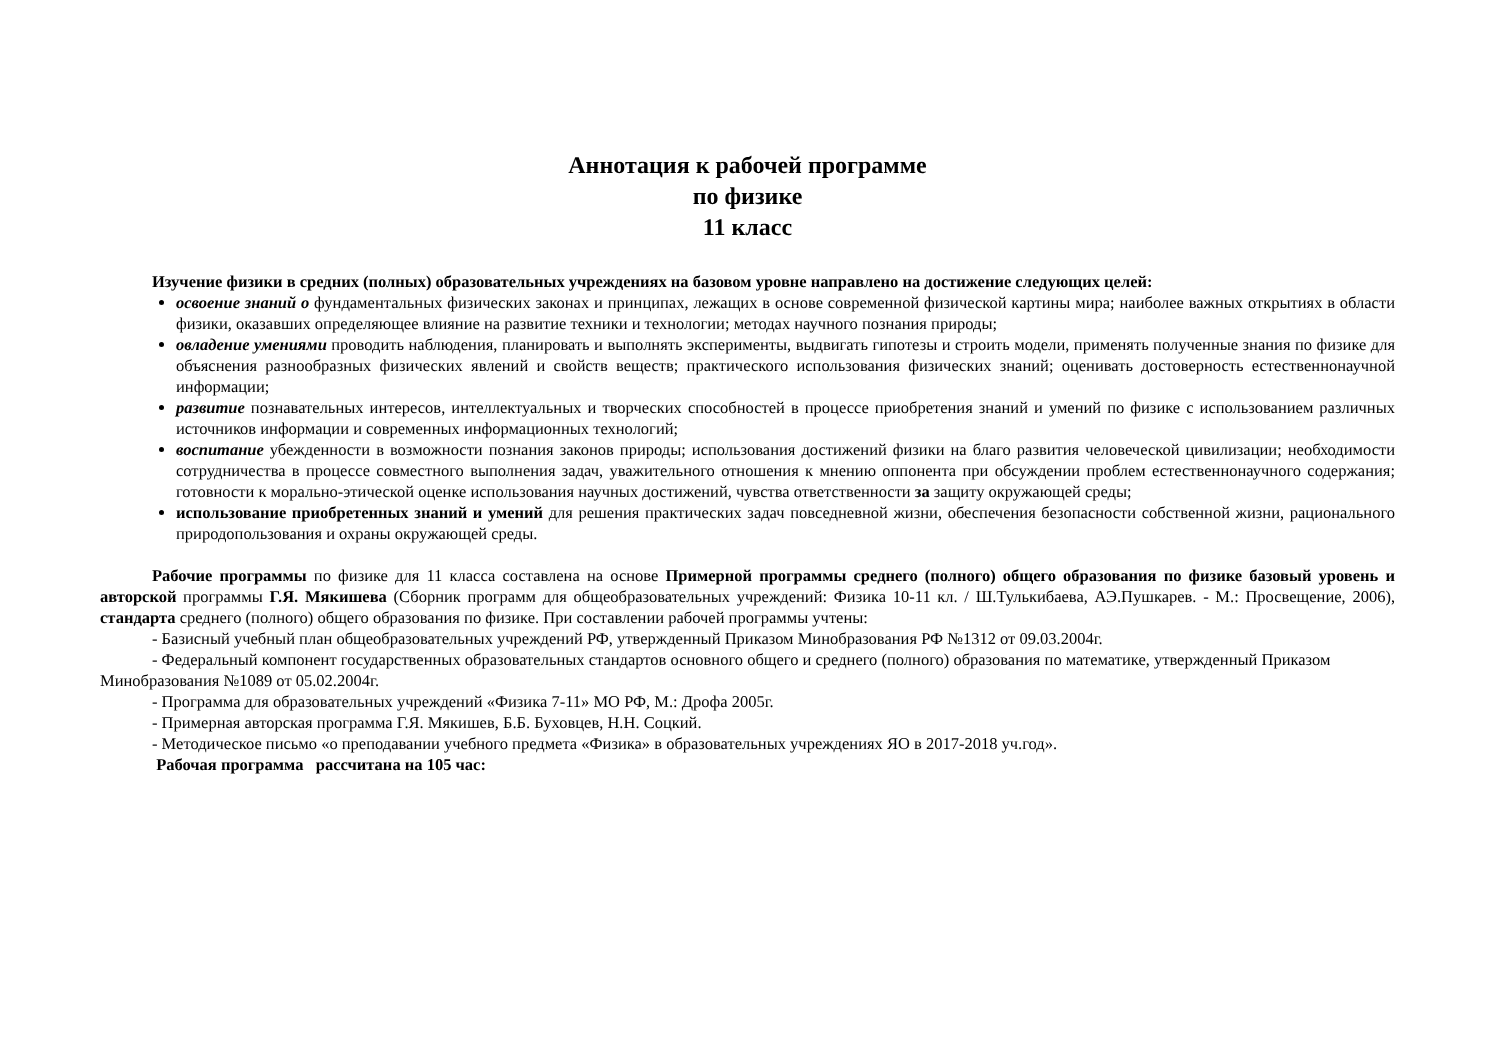Аннотация к рабочей программе
по физике
11 класс
Изучение физики в средних (полных) образовательных учреждениях на базовом уровне направлено на достижение следующих целей:
освоение знаний о фундаментальных физических законах и принципах, лежащих в основе современной физической картины мира; наиболее важных открытиях в области физики, оказавших определяющее влияние на развитие техники и технологии; методах научного познания природы;
овладение умениями проводить наблюдения, планировать и выполнять эксперименты, выдвигать гипотезы и строить модели, применять полученные знания по физике для объяснения разнообразных физических явлений и свойств веществ; практического использования физических знаний; оценивать достоверность естественнонаучной информации;
развитие познавательных интересов, интеллектуальных и творческих способностей в процессе приобретения знаний и умений по физике с использованием различных источников информации и современных информационных технологий;
воспитание убежденности в возможности познания законов природы; использования достижений физики на благо развития человеческой цивилизации; необходимости сотрудничества в процессе совместного выполнения задач, уважительного отношения к мнению оппонента при обсуждении проблем естественнонаучного содержания; готовности к морально-этической оценке использования научных достижений, чувства ответственности за защиту окружающей среды;
использование приобретенных знаний и умений для решения практических задач повседневной жизни, обеспечения безопасности собственной жизни, рационального природопользования и охраны окружающей среды.
Рабочие программы по физике для 11 класса составлена на основе Примерной программы среднего (полного) общего образования по физике базовый уровень и авторской программы Г.Я. Мякишева (Сборник программ для общеобразовательных учреждений: Физика 10-11 кл. / Ш.Тулькибаева, АЭ.Пушкарев. - М.: Просвещение, 2006), стандарта среднего (полного) общего образования по физике. При составлении рабочей программы учтены:
- Базисный учебный план общеобразовательных учреждений РФ, утвержденный Приказом Минобразования РФ №1312 от 09.03.2004г.
- Федеральный компонент государственных образовательных стандартов основного общего и среднего (полного) образования по математике, утвержденный Приказом Минобразования №1089 от 05.02.2004г.
- Программа для образовательных учреждений «Физика 7-11» МО РФ, М.: Дрофа 2005г.
- Примерная авторская программа Г.Я. Мякишев, Б.Б. Буховцев, Н.Н. Соцкий.
- Методическое письмо «о преподавании учебного предмета «Физика» в образовательных учреждениях ЯО в 2017-2018 уч.год».
Рабочая программа рассчитана на 105 час: